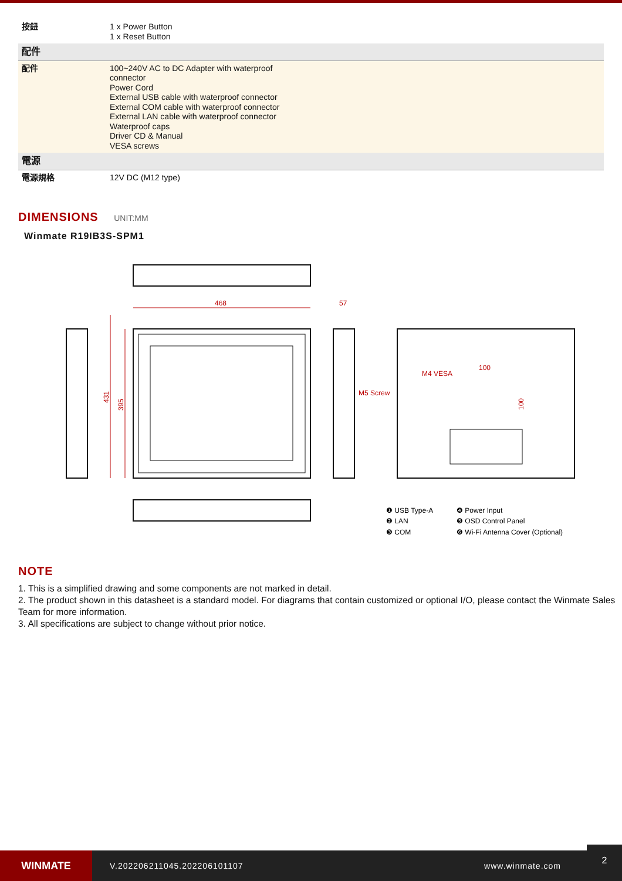| 按鈕 | 1 x Power Button 1 x Reset Button |
| 配件 | |
| 配件 | 100~240V AC to DC Adapter with waterproof connector Power Cord External USB cable with waterproof connector External COM cable with waterproof connector External LAN cable with waterproof connector Waterproof caps Driver CD & Manual VESA screws |
| 電源 | |
| 電源規格 | 12V DC (M12 type) |
DIMENSIONS UNIT:MM
Winmate R19IB3S-SPM1
468
57
431
395
M5 Screw
M4 VESA
100
100
❶ USB Type-A
❷ LAN
❸ COM
❹ Power Input
❺ OSD Control Panel
❻ Wi-Fi Antenna Cover (Optional)
NOTE
1. This is a simplified drawing and some components are not marked in detail.
2. The product shown in this datasheet is a standard model. For diagrams that contain customized or optional I/O, please contact the Winmate Sales Team for more information.
3. All specifications are subject to change without prior notice.
WINMATE
V.202206211045.202206101107 www.winmate.com
2